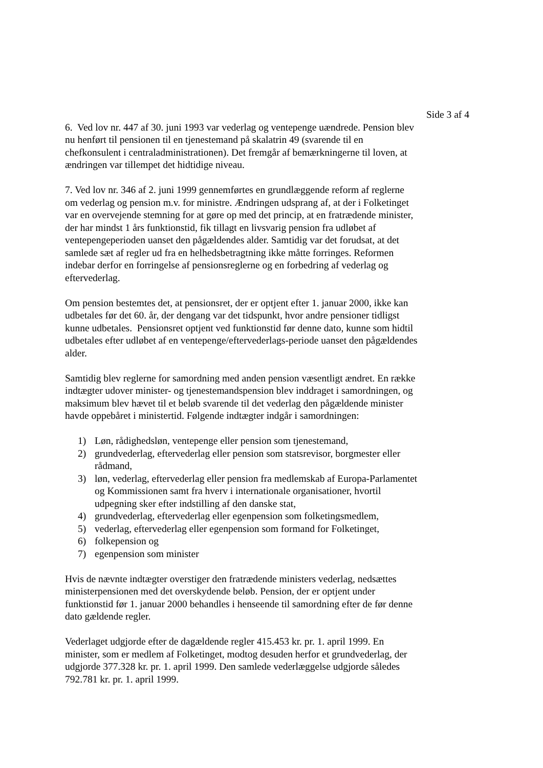Side 3 af 4
6. Ved lov nr. 447 af 30. juni 1993 var vederlag og ventepenge uændrede. Pension blev nu henført til pensionen til en tjenestemand på skalatrin 49 (svarende til en chefkonsulent i centraladministrationen). Det fremgår af bemærkningerne til loven, at ændringen var tillempet det hidtidige niveau.
7. Ved lov nr. 346 af 2. juni 1999 gennemførtes en grundlæggende reform af reglerne om vederlag og pension m.v. for ministre. Ændringen udsprang af, at der i Folketinget var en overvejende stemning for at gøre op med det princip, at en fratrædende minister, der har mindst 1 års funktionstid, fik tillagt en livsvarig pension fra udløbet af ventepengeperioden uanset den pågældendes alder. Samtidig var det forudsat, at det samlede sæt af regler ud fra en helhedsbetragtning ikke måtte forringes. Reformen indebar derfor en forringelse af pensionsreglerne og en forbedring af vederlag og eftervederlag.
Om pension bestemtes det, at pensionsret, der er optjent efter 1. januar 2000, ikke kan udbetales før det 60. år, der dengang var det tidspunkt, hvor andre pensioner tidligst kunne udbetales. Pensionsret optjent ved funktionstid før denne dato, kunne som hidtil udbetales efter udløbet af en ventepenge/eftervederlags-periode uanset den pågældendes alder.
Samtidig blev reglerne for samordning med anden pension væsentligt ændret. En række indtægter udover minister- og tjenestemandspension blev inddraget i samordningen, og maksimum blev hævet til et beløb svarende til det vederlag den pågældende minister havde oppebåret i ministertid. Følgende indtægter indgår i samordningen:
1) Løn, rådighedsløn, ventepenge eller pension som tjenestemand,
2) grundvederlag, eftervederlag eller pension som statsrevisor, borgmester eller rådmand,
3) løn, vederlag, eftervederlag eller pension fra medlemskab af Europa-Parlamentet og Kommissionen samt fra hverv i internationale organisationer, hvortil udpegning sker efter indstilling af den danske stat,
4) grundvederlag, eftervederlag eller egenpension som folketingsmedlem,
5) vederlag, eftervederlag eller egenpension som formand for Folketinget,
6) folkepension og
7) egenpension som minister
Hvis de nævnte indtægter overstiger den fratrædende ministers vederlag, nedsættes ministerpensionen med det overskydende beløb. Pension, der er optjent under funktionstid før 1. januar 2000 behandles i henseende til samordning efter de før denne dato gældende regler.
Vederlaget udgjorde efter de dagældende regler 415.453 kr. pr. 1. april 1999. En minister, som er medlem af Folketinget, modtog desuden herfor et grundvederlag, der udgjorde 377.328 kr. pr. 1. april 1999. Den samlede vederlæggelse udgjorde således 792.781 kr. pr. 1. april 1999.